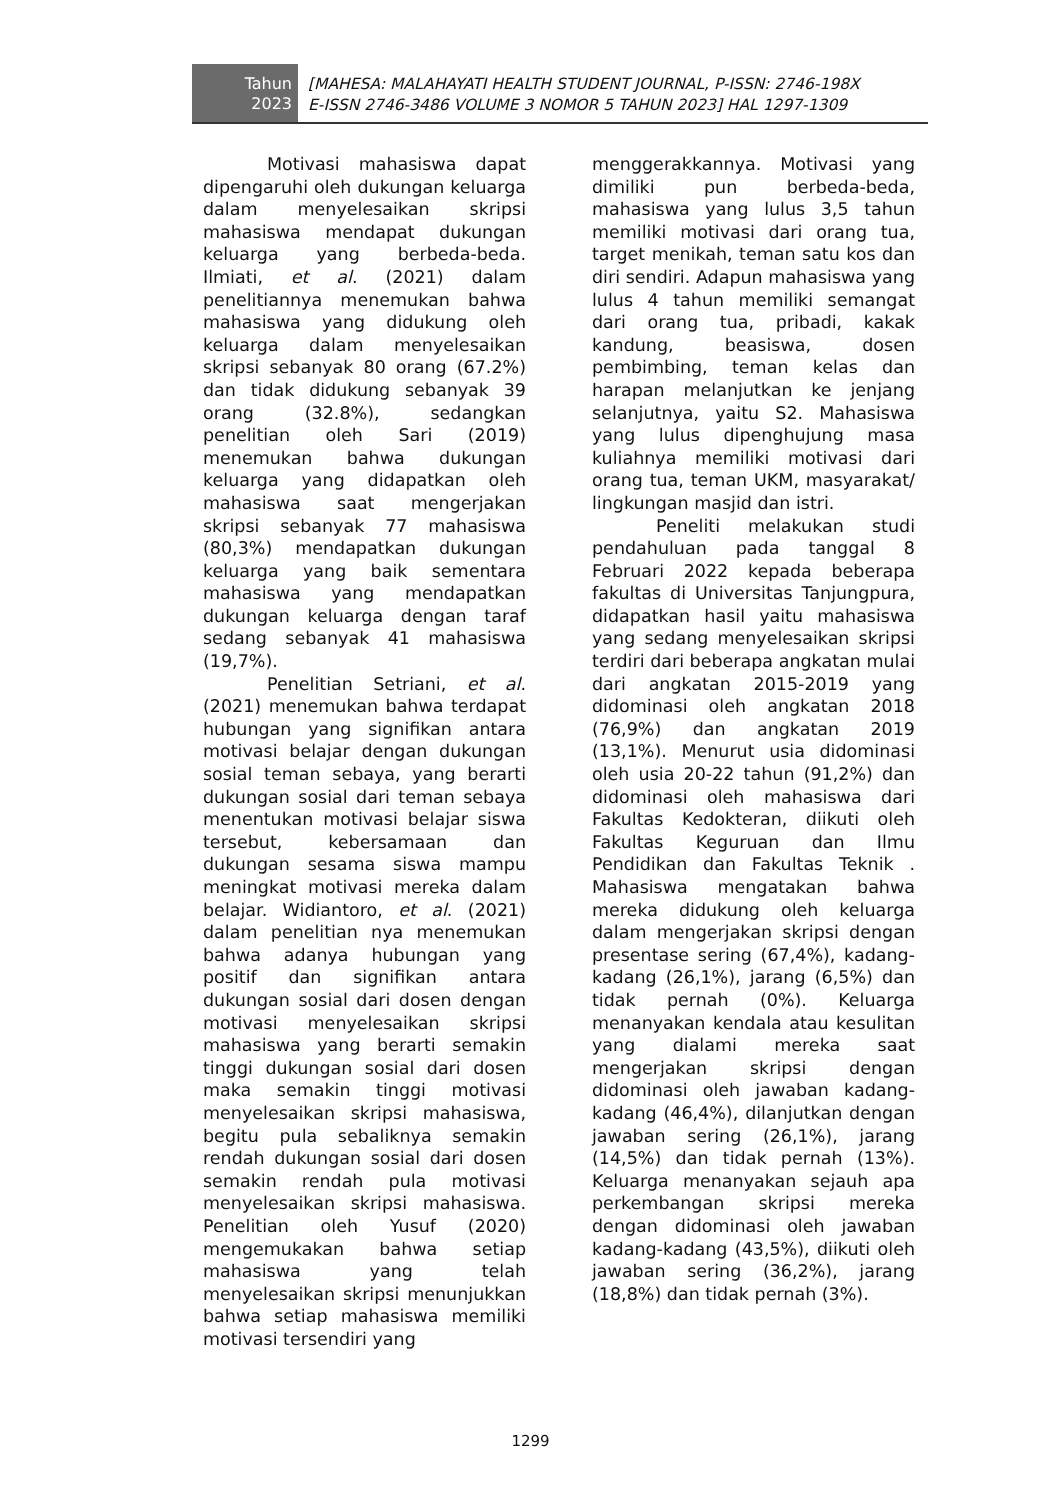Tahun
2023
[MAHESA: MALAHAYATI HEALTH STUDENT JOURNAL, P-ISSN: 2746-198X
E-ISSN 2746-3486 VOLUME 3 NOMOR 5 TAHUN 2023] HAL 1297-1309
Motivasi mahasiswa dapat dipengaruhi oleh dukungan keluarga dalam menyelesaikan skripsi mahasiswa mendapat dukungan keluarga yang berbeda-beda. Ilmiati, et al. (2021) dalam penelitiannya menemukan bahwa mahasiswa yang didukung oleh keluarga dalam menyelesaikan skripsi sebanyak 80 orang (67.2%) dan tidak didukung sebanyak 39 orang (32.8%), sedangkan penelitian oleh Sari (2019) menemukan bahwa dukungan keluarga yang didapatkan oleh mahasiswa saat mengerjakan skripsi sebanyak 77 mahasiswa (80,3%) mendapatkan dukungan keluarga yang baik sementara mahasiswa yang mendapatkan dukungan keluarga dengan taraf sedang sebanyak 41 mahasiswa (19,7%).
Penelitian Setriani, et al. (2021) menemukan bahwa terdapat hubungan yang signifikan antara motivasi belajar dengan dukungan sosial teman sebaya, yang berarti dukungan sosial dari teman sebaya menentukan motivasi belajar siswa tersebut, kebersamaan dan dukungan sesama siswa mampu meningkat motivasi mereka dalam belajar. Widiantoro, et al. (2021) dalam penelitian nya menemukan bahwa adanya hubungan yang positif dan signifikan antara dukungan sosial dari dosen dengan motivasi menyelesaikan skripsi mahasiswa yang berarti semakin tinggi dukungan sosial dari dosen maka semakin tinggi motivasi menyelesaikan skripsi mahasiswa, begitu pula sebaliknya semakin rendah dukungan sosial dari dosen semakin rendah pula motivasi menyelesaikan skripsi mahasiswa. Penelitian oleh Yusuf (2020) mengemukakan bahwa setiap mahasiswa yang telah menyelesaikan skripsi menunjukkan bahwa setiap mahasiswa memiliki motivasi tersendiri yang
menggerakkannya. Motivasi yang dimiliki pun berbeda-beda, mahasiswa yang lulus 3,5 tahun memiliki motivasi dari orang tua, target menikah, teman satu kos dan diri sendiri. Adapun mahasiswa yang lulus 4 tahun memiliki semangat dari orang tua, pribadi, kakak kandung, beasiswa, dosen pembimbing, teman kelas dan harapan melanjutkan ke jenjang selanjutnya, yaitu S2. Mahasiswa yang lulus dipenghujung masa kuliahnya memiliki motivasi dari orang tua, teman UKM, masyarakat/ lingkungan masjid dan istri.
Peneliti melakukan studi pendahuluan pada tanggal 8 Februari 2022 kepada beberapa fakultas di Universitas Tanjungpura, didapatkan hasil yaitu mahasiswa yang sedang menyelesaikan skripsi terdiri dari beberapa angkatan mulai dari angkatan 2015-2019 yang didominasi oleh angkatan 2018 (76,9%) dan angkatan 2019 (13,1%). Menurut usia didominasi oleh usia 20-22 tahun (91,2%) dan didominasi oleh mahasiswa dari Fakultas Kedokteran, diikuti oleh Fakultas Keguruan dan Ilmu Pendidikan dan Fakultas Teknik . Mahasiswa mengatakan bahwa mereka didukung oleh keluarga dalam mengerjakan skripsi dengan presentase sering (67,4%), kadang-kadang (26,1%), jarang (6,5%) dan tidak pernah (0%). Keluarga menanyakan kendala atau kesulitan yang dialami mereka saat mengerjakan skripsi dengan didominasi oleh jawaban kadang-kadang (46,4%), dilanjutkan dengan jawaban sering (26,1%), jarang (14,5%) dan tidak pernah (13%). Keluarga menanyakan sejauh apa perkembangan skripsi mereka dengan didominasi oleh jawaban kadang-kadang (43,5%), diikuti oleh jawaban sering (36,2%), jarang (18,8%) dan tidak pernah (3%).
1299